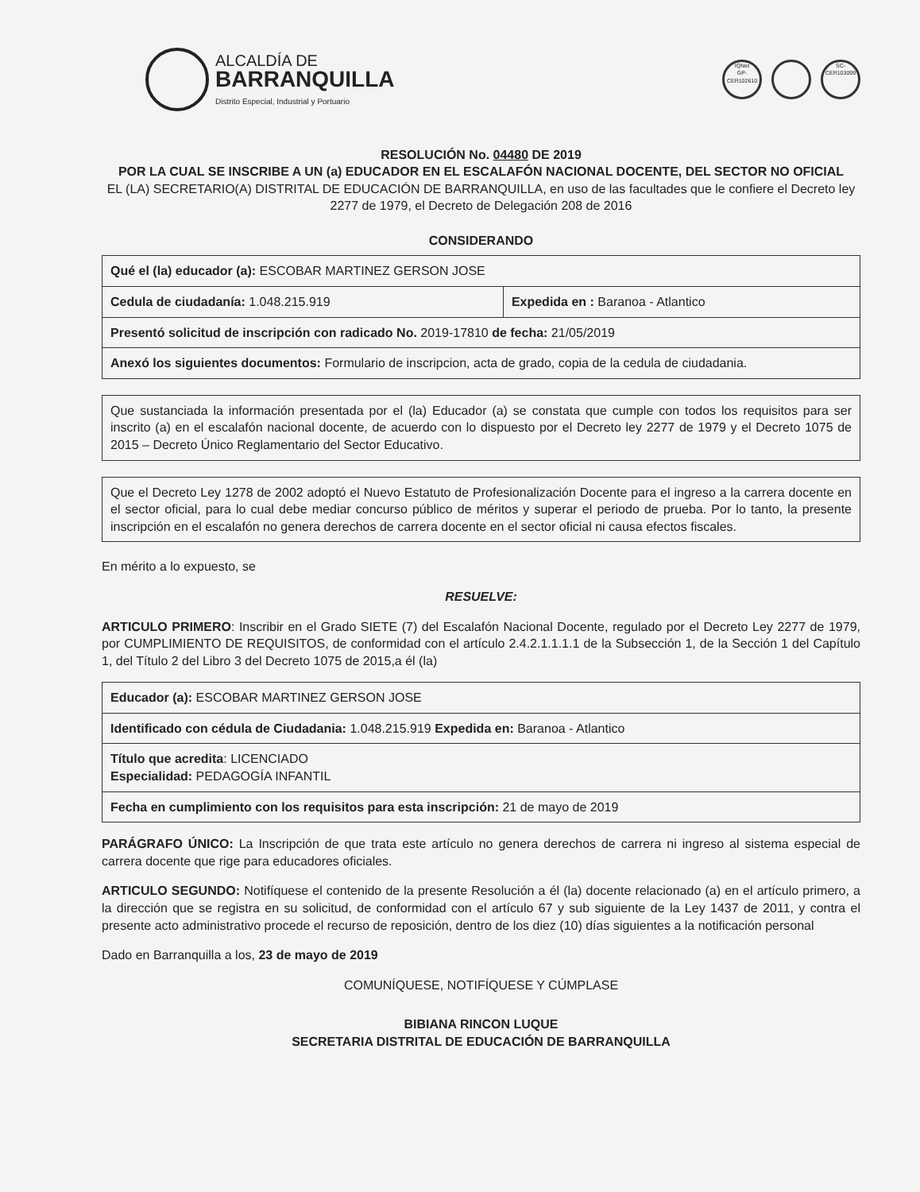ALCALDÍA DE
BARRANQUILLA
Distrito Especial, Industrial y Portuario
IQNet
GP-CER102610
SC-CER103099
RESOLUCIÓN No. 04480 DE 2019
POR LA CUAL SE INSCRIBE A UN (a) EDUCADOR EN EL ESCALAFÓN NACIONAL DOCENTE, DEL SECTOR NO OFICIAL
EL (LA) SECRETARIO(A) DISTRITAL DE EDUCACIÓN DE BARRANQUILLA, en uso de las facultades que le confiere el Decreto ley 2277 de 1979, el Decreto de Delegación 208 de 2016
CONSIDERANDO
| Qué el (la) educador (a): ESCOBAR MARTINEZ GERSON JOSE | |
| Cedula de ciudadanía: 1.048.215.919 | Expedida en : Baranoa - Atlantico |
| Presentó solicitud de inscripción con radicado No. 2019-17810 de fecha: 21/05/2019 | |
| Anexó los siguientes documentos: Formulario de inscripcion, acta de grado, copia de la cedula de ciudadania. | |
Que sustanciada la información presentada por el (la) Educador (a) se constata que cumple con todos los requisitos para ser inscrito (a) en el escalafón nacional docente, de acuerdo con lo dispuesto por el Decreto ley 2277 de 1979 y el Decreto 1075 de 2015 – Decreto Único Reglamentario del Sector Educativo.
Que el Decreto Ley 1278 de 2002 adoptó el Nuevo Estatuto de Profesionalización Docente para el ingreso a la carrera docente en el sector oficial, para lo cual debe mediar concurso público de méritos y superar el periodo de prueba. Por lo tanto, la presente inscripción en el escalafón no genera derechos de carrera docente en el sector oficial ni causa efectos fiscales.
En mérito a lo expuesto, se
RESUELVE:
ARTICULO PRIMERO: Inscribir en el Grado SIETE (7) del Escalafón Nacional Docente, regulado por el Decreto Ley 2277 de 1979, por CUMPLIMIENTO DE REQUISITOS, de conformidad con el artículo 2.4.2.1.1.1.1 de la Subsección 1, de la Sección 1 del Capítulo 1, del Título 2 del Libro 3 del Decreto 1075 de 2015,a él (la)
| Educador (a): ESCOBAR MARTINEZ GERSON JOSE |
| Identificado con cédula de Ciudadania: 1.048.215.919 Expedida en: Baranoa - Atlantico |
| Título que acredita : LICENCIADO Especialidad: PEDAGOGÍA INFANTIL |
| Fecha en cumplimiento con los requisitos para esta inscripción: 21 de mayo de 2019 |
PARÁGRAFO ÚNICO: La Inscripción de que trata este artículo no genera derechos de carrera ni ingreso al sistema especial de carrera docente que rige para educadores oficiales.
ARTICULO SEGUNDO: Notifíquese el contenido de la presente Resolución a él (la) docente relacionado (a) en el artículo primero, a la dirección que se registra en su solicitud, de conformidad con el artículo 67 y sub siguiente de la Ley 1437 de 2011, y contra el presente acto administrativo procede el recurso de reposición, dentro de los diez (10) días siguientes a la notificación personal
Dado en Barranquilla a los, 23 de mayo de 2019
COMUNÍQUESE, NOTIFÍQUESE Y CÚMPLASE
BIBIANA RINCON LUQUE
SECRETARIA DISTRITAL DE EDUCACIÓN DE BARRANQUILLA